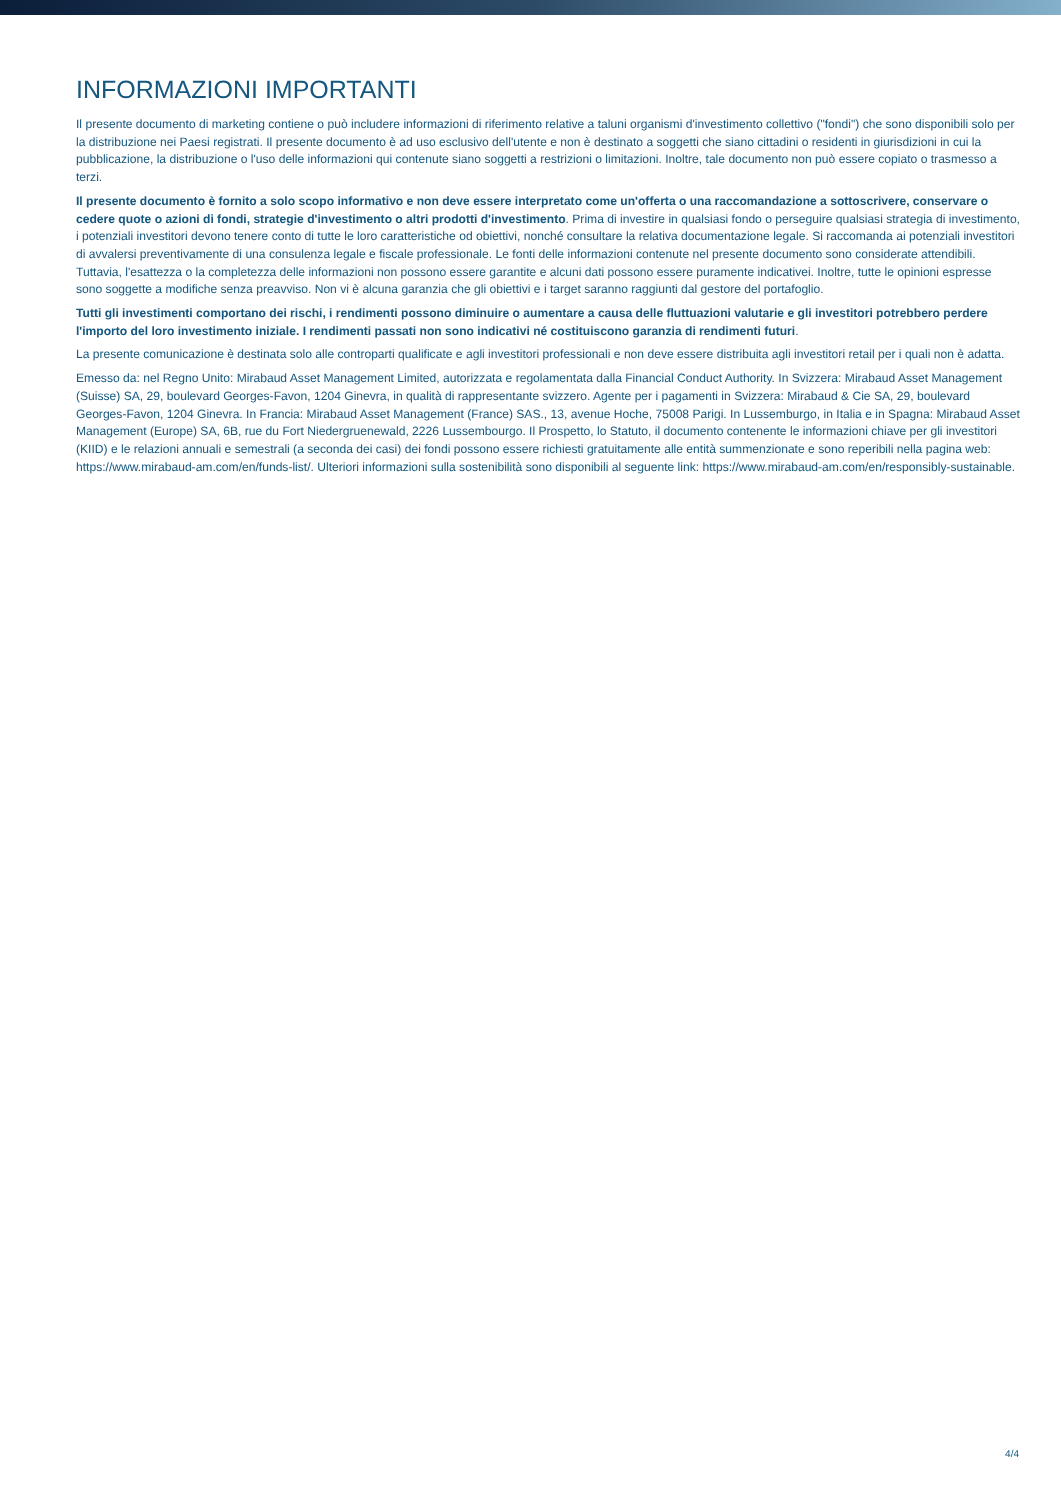INFORMAZIONI IMPORTANTI
Il presente documento di marketing contiene o può includere informazioni di riferimento relative a taluni organismi d'investimento collettivo ("fondi") che sono disponibili solo per la distribuzione nei Paesi registrati. Il presente documento è ad uso esclusivo dell'utente e non è destinato a soggetti che siano cittadini o residenti in giurisdizioni in cui la pubblicazione, la distribuzione o l'uso delle informazioni qui contenute siano soggetti a restrizioni o limitazioni. Inoltre, tale documento non può essere copiato o trasmesso a terzi.
Il presente documento è fornito a solo scopo informativo e non deve essere interpretato come un'offerta o una raccomandazione a sottoscrivere, conservare o cedere quote o azioni di fondi, strategie d'investimento o altri prodotti d'investimento. Prima di investire in qualsiasi fondo o perseguire qualsiasi strategia di investimento, i potenziali investitori devono tenere conto di tutte le loro caratteristiche od obiettivi, nonché consultare la relativa documentazione legale. Si raccomanda ai potenziali investitori di avvalersi preventivamente di una consulenza legale e fiscale professionale. Le fonti delle informazioni contenute nel presente documento sono considerate attendibili. Tuttavia, l'esattezza o la completezza delle informazioni non possono essere garantite e alcuni dati possono essere puramente indicativei. Inoltre, tutte le opinioni espresse sono soggette a modifiche senza preavviso. Non vi è alcuna garanzia che gli obiettivi e i target saranno raggiunti dal gestore del portafoglio.
Tutti gli investimenti comportano dei rischi, i rendimenti possono diminuire o aumentare a causa delle fluttuazioni valutarie e gli investitori potrebbero perdere l'importo del loro investimento iniziale. I rendimenti passati non sono indicativi né costituiscono garanzia di rendimenti futuri.
La presente comunicazione è destinata solo alle controparti qualificate e agli investitori professionali e non deve essere distribuita agli investitori retail per i quali non è adatta.
Emesso da: nel Regno Unito: Mirabaud Asset Management Limited, autorizzata e regolamentata dalla Financial Conduct Authority. In Svizzera: Mirabaud Asset Management (Suisse) SA, 29, boulevard Georges-Favon, 1204 Ginevra, in qualità di rappresentante svizzero. Agente per i pagamenti in Svizzera: Mirabaud & Cie SA, 29, boulevard Georges-Favon, 1204 Ginevra. In Francia: Mirabaud Asset Management (France) SAS., 13, avenue Hoche, 75008 Parigi. In Lussemburgo, in Italia e in Spagna: Mirabaud Asset Management (Europe) SA, 6B, rue du Fort Niedergruenewald, 2226 Lussembourgo. Il Prospetto, lo Statuto, il documento contenente le informazioni chiave per gli investitori (KIID) e le relazioni annuali e semestrali (a seconda dei casi) dei fondi possono essere richiesti gratuitamente alle entità summenzionate e sono reperibili nella pagina web: https://www.mirabaud-am.com/en/funds-list/. Ulteriori informazioni sulla sostenibilità sono disponibili al seguente link: https://www.mirabaud-am.com/en/responsibly-sustainable.
4/4